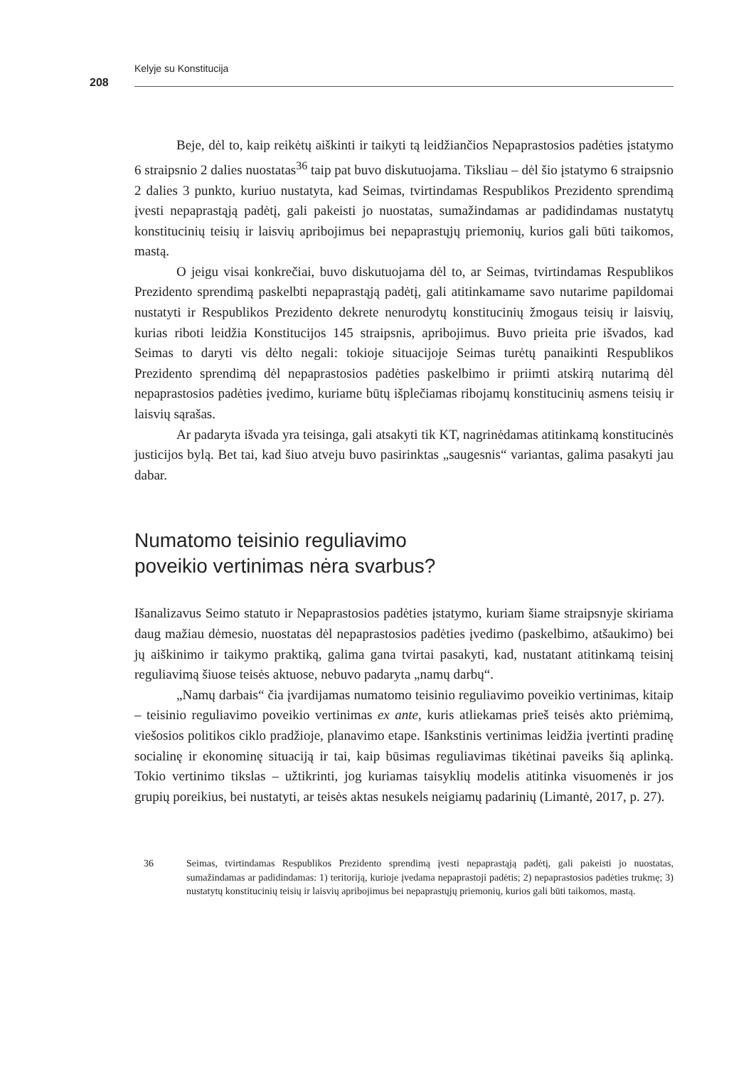Kelyje su Konstitucija
208
Beje, dėl to, kaip reikėtų aiškinti ir taikyti tą leidžiančios Nepaprastosios padėties įstatymo 6 straipsnio 2 dalies nuostatas<sup>36</sup> taip pat buvo diskutuojama. Tiksliau – dėl šio įstatymo 6 straipsnio 2 dalies 3 punkto, kuriuo nustatyta, kad Seimas, tvirtindamas Respublikos Prezidento sprendimą įvesti nepaprastąją padėtį, gali pakeisti jo nuostatas, sumažindamas ar padidindamas nustatytų konstitucinių teisių ir laisvių apribojimus bei nepaprastųjų priemonių, kurios gali būti taikomos, mastą.
O jeigu visai konkrečiai, buvo diskutuojama dėl to, ar Seimas, tvirtindamas Respublikos Prezidento sprendimą paskelbti nepaprastąją padėtį, gali atitinkamame savo nutarime papildomai nustatyti ir Respublikos Prezidento dekrete nenurodytų konstitucinių žmogaus teisių ir laisvių, kurias riboti leidžia Konstitucijos 145 straipsnis, apribojimus. Buvo prieita prie išvados, kad Seimas to daryti vis dėlto negali: tokioje situacijoje Seimas turėtų panaikinti Respublikos Prezidento sprendimą dėl nepaprastosios padėties paskelbimo ir priimti atskirą nutarimą dėl nepaprastosios padėties įvedimo, kuriame būtų išplečiamas ribojamų konstitucinių asmens teisių ir laisvių sąrašas.
Ar padaryta išvada yra teisinga, gali atsakyti tik KT, nagrinėdamas atitinkamą konstitucinės justicijos bylą. Bet tai, kad šiuo atveju buvo pasirinktas „saugesnis“ variantas, galima pasakyti jau dabar.
Numatomo teisinio reguliavimo
poveikio vertinimas nėra svarbus?
Išanalizavus Seimo statuto ir Nepaprastosios padėties įstatymo, kuriam šiame straipsnyje skiriama daug mažiau dėmesio, nuostatas dėl nepaprastosios padėties įvedimo (paskelbimo, atšaukimo) bei jų aiškinimo ir taikymo praktiką, galima gana tvirtai pasakyti, kad, nustatant atitinkamą teisinį reguliavimą šiuose teisės aktuose, nebuvo padaryta „namų darbų“.
„Namų darbais“ čia įvardijamas numatomo teisinio reguliavimo poveikio vertinimas, kitaip – teisinio reguliavimo poveikio vertinimas ex ante, kuris atliekamas prieš teisės akto priėmimą, viešosios politikos ciklo pradžioje, planavimo etape. Išankstinis vertinimas leidžia įvertinti pradinę socialinę ir ekonominę situaciją ir tai, kaip būsimas reguliavimas tikėtinai paveiks šią aplinką. Tokio vertinimo tikslas – užtikrinti, jog kuriamas taisyklių modelis atitinka visuomenės ir jos grupių poreikius, bei nustatyti, ar teisės aktas nesukels neigiamų padarinių (Limantė, 2017, p. 27).
36 Seimas, tvirtindamas Respublikos Prezidento sprendimą įvesti nepaprastąją padėtį, gali pakeisti jo nuostatas, sumažindamas ar padidindamas: 1) teritoriją, kurioje įvedama nepaprastoji padėtis; 2) nepaprastosios padėties trukmę; 3) nustatytų konstitucinių teisių ir laisvių apribojimus bei nepaprastųjų priemonių, kurios gali būti taikomos, mastą.